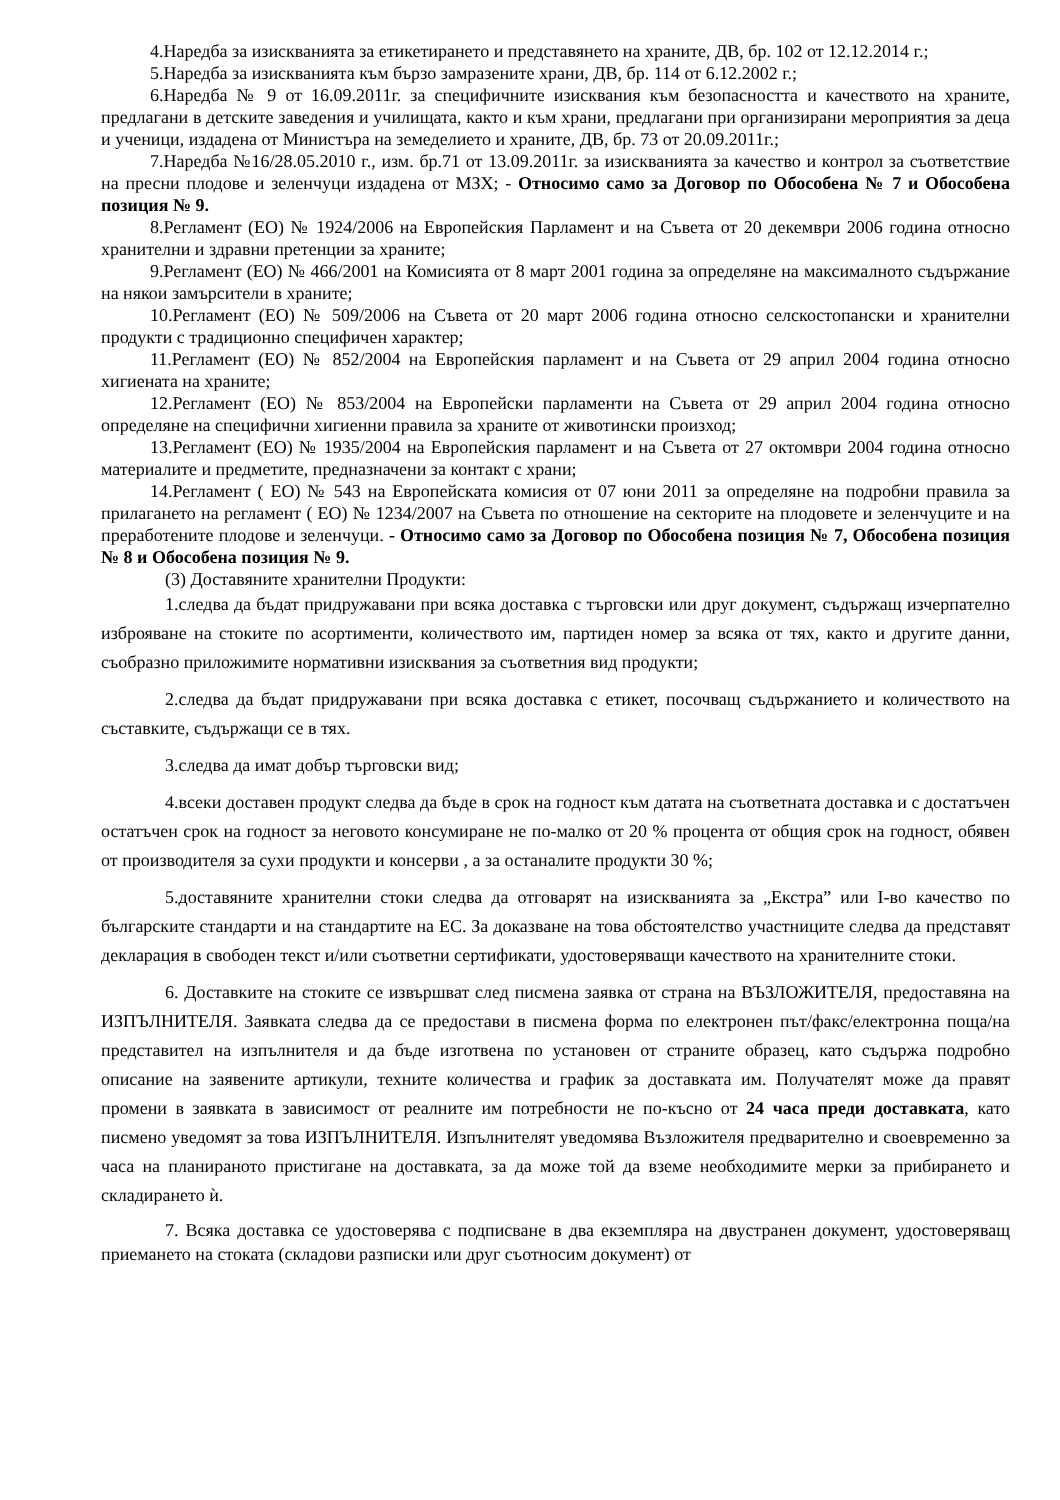4.Наредба за изискванията за етикетирането и представянето на храните, ДВ, бр. 102 от 12.12.2014 г.;
5.Наредба за изискванията към бързо замразените храни, ДВ, бр. 114 от 6.12.2002 г.;
6.Наредба № 9 от 16.09.2011г. за специфичните изисквания към безопасността и качеството на храните, предлагани в детските заведения и училищата, както и към храни, предлагани при организирани мероприятия за деца и ученици, издадена от Министъра на земеделието и храните, ДВ, бр. 73 от 20.09.2011г.;
7.Наредба №16/28.05.2010 г., изм. бр.71 от 13.09.2011г. за изискванията за качество и контрол за съответствие на пресни плодове и зеленчуци издадена от МЗХ; - Относимо само за Договор по Обособена № 7 и Обособена позиция № 9.
8.Регламент (ЕО) № 1924/2006 на Европейския Парламент и на Съвета от 20 декември 2006 година относно хранителни и здравни претенции за храните;
9.Регламент (ЕО) № 466/2001 на Комисията от 8 март 2001 година за определяне на максималното съдържание на някои замърсители в храните;
10.Регламент (ЕО) № 509/2006 на Съвета от 20 март 2006 година относно селскостопански и хранителни продукти с традиционно специфичен характер;
11.Регламент (ЕО) № 852/2004 на Европейския парламент и на Съвета от 29 април 2004 година относно хигиената на храните;
12.Регламент (ЕО) № 853/2004 на Европейски парламенти на Съвета от 29 април 2004 година относно определяне на специфични хигиенни правила за храните от животински произход;
13.Регламент (ЕО) № 1935/2004 на Европейския парламент и на Съвета от 27 октомври 2004 година относно материалите и предметите, предназначени за контакт с храни;
14.Регламент ( ЕО) № 543 на Европейската комисия от 07 юни 2011 за определяне на подробни правила за прилагането на регламент ( ЕО) № 1234/2007 на Съвета по отношение на секторите на плодовете и зеленчуците и на преработените плодове и зеленчуци. - Относимо само за Договор по Обособена позиция № 7, Обособена позиция № 8 и Обособена позиция № 9.
(3) Доставяните хранителни Продукти:
1.следва да бъдат придружавани при всяка доставка с търговски или друг документ, съдържащ изчерпателно изброяване на стоките по асортименти, количеството им, партиден номер за всяка от тях, както и другите данни, съобразно приложимите нормативни изисквания за съответния вид продукти;
2.следва да бъдат придружавани при всяка доставка с етикет, посочващ съдържанието и количеството на съставките, съдържащи се в тях.
3.следва да имат добър търговски вид;
4.всеки доставен продукт следва да бъде в срок на годност към датата на съответната доставка и с достатъчен остатъчен срок на годност за неговото консумиране не по-малко от 20 % процента от общия срок на годност, обявен от производителя за сухи продукти и консерви , а за останалите продукти 30 %;
5.доставяните хранителни стоки следва да отговарят на изискванията за „Екстра” или I-во качество по българските стандарти и на стандартите на ЕС. За доказване на това обстоятелство участниците следва да представят декларация в свободен текст и/или съответни сертификати, удостоверяващи качеството на хранителните стоки.
6. Доставките на стоките се извършват след писмена заявка от страна на ВЪЗЛОЖИТЕЛЯ, предоставяна на ИЗПЪЛНИТЕЛЯ. Заявката следва да се предостави в писмена форма по електронен път/факс/електронна поща/на представител на изпълнителя и да бъде изготвена по установен от страните образец, като съдържа подробно описание на заявените артикули, техните количества и график за доставката им. Получателят може да правят промени в заявката в зависимост от реалните им потребности не по-късно от 24 часа преди доставката, като писмено уведомят за това ИЗПЪЛНИТЕЛЯ. Изпълнителят уведомява Възложителя предварително и своевременно за часа на планираното пристигане на доставката, за да може той да вземе необходимите мерки за прибирането и складирането ѝ.
7. Всяка доставка се удостоверява с подписване в два екземпляра на двустранен документ, удостоверяващ приемането на стоката (складови разписки или друг съотносим документ) от